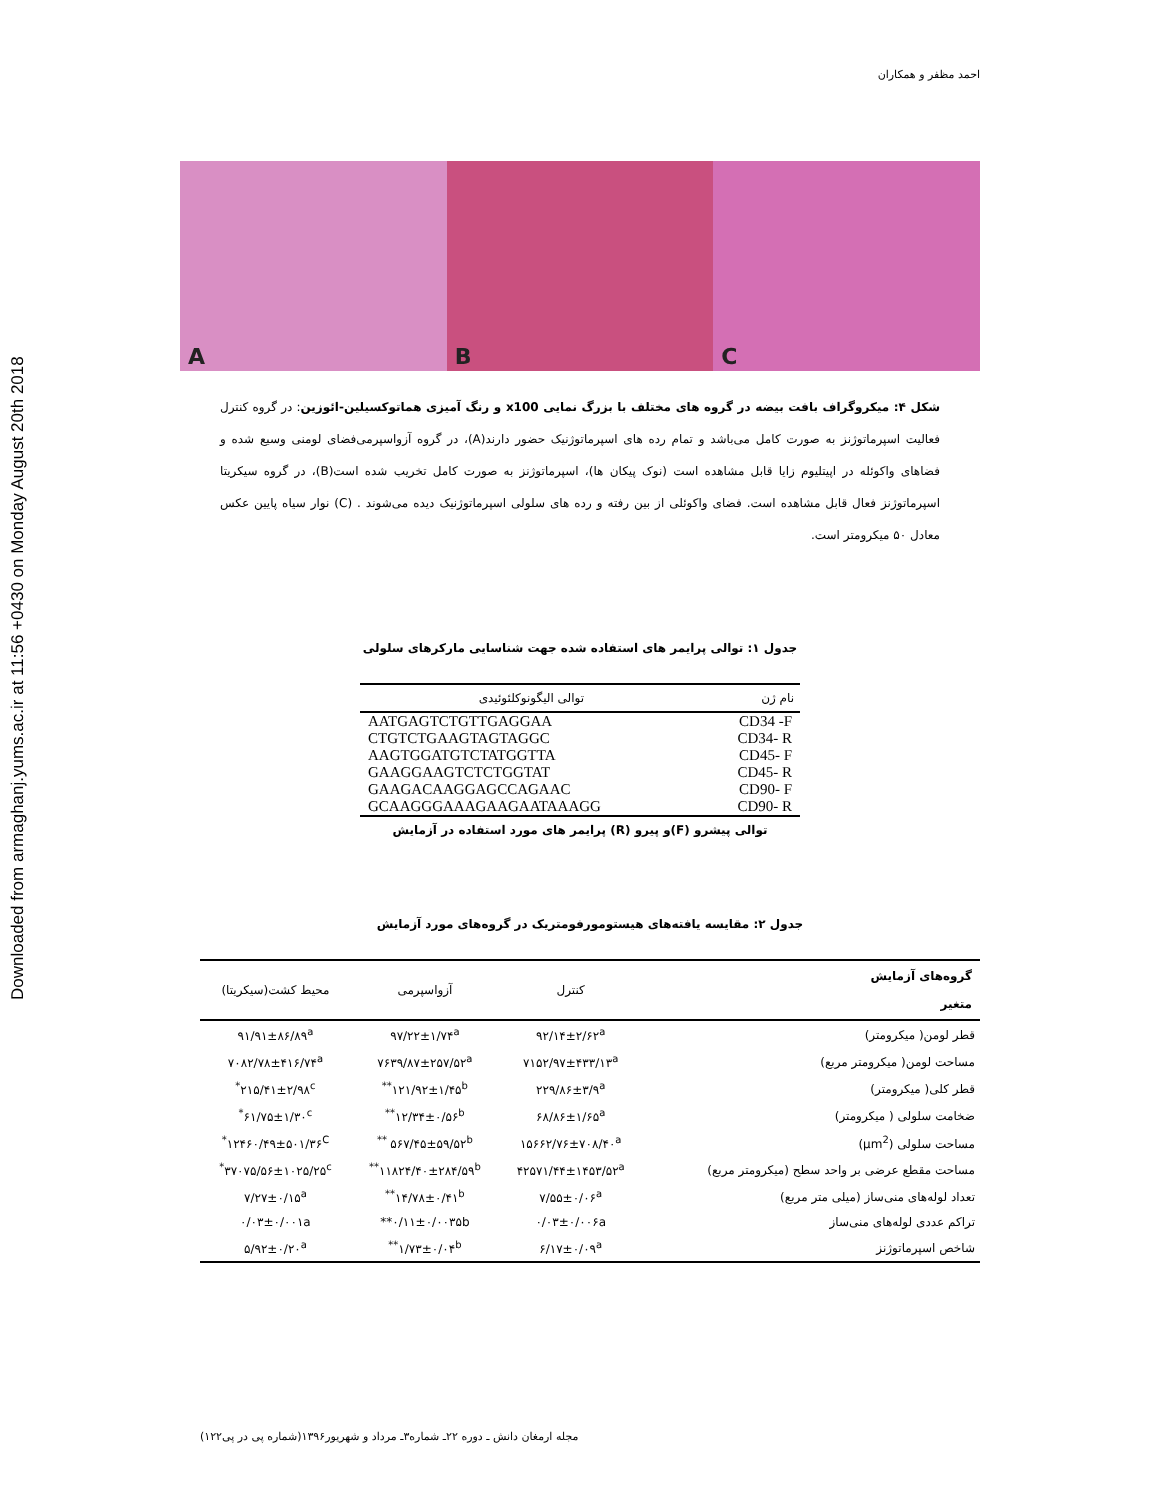Downloaded from armaghanj.yums.ac.ir at 11:56 +0430 on Monday August 20th 2018
احمد مظفر و همکاران
A
B
C
شکل ۴: میکروگراف بافت بیضه در گروه های مختلف با بزرگ نمایی x100 و رنگ آمیزی هماتوکسیلین-ائوزین: در گروه کنترل فعالیت اسپرماتوژنز به صورت کامل می‌باشد و تمام رده های اسپرماتوژنیک حضور دارند(A)، در گروه آزواسپرمی‌فضای لومنی وسیع شده و فضاهای واکوئله در اپیتلیوم زایا قابل مشاهده است (نوک پیکان ها)، اسپرماتوژنز به صورت کامل تخریب شده است(B)، در گروه سیکریتا اسپرماتوژنز فعال قابل مشاهده است. فضای واکوئلی از بین رفته و رده های سلولی اسپرماتوژنیک دیده می‌شوند . (C) نوار سیاه پایین عکس معادل ۵۰ میکرومتر است.
جدول ۱: توالی پرایمر های استفاده شده جهت شناسایی مارکرهای سلولی
| نام ژن | توالی الیگونوکلئوئیدی |
| --- | --- |
| CD34 -F | AATGAGTCTGTTGAGGAA |
| CD34- R | CTGTCTGAAGTAGTAGGC |
| CD45- F | AAGTGGATGTCTATGGTTA |
| CD45- R | GAAGGAAGTCTCTGGTAT |
| CD90- F | GAAGACAAGGAGCCAGAAC |
| CD90- R | GCAAGGGAAAGAAGAATAAAGG |
توالی پیشرو (F)و پیرو (R) پرایمر های مورد استفاده در آزمایش
جدول ۲: مقایسه یافته‌های هیستومورفومتریک در گروه‌های مورد آزمایش
| گروه‌های آزمایش متغیر | کنترل | آزواسپرمی | محیط کشت(سیکریتا) |
| --- | --- | --- | --- |
| قطر لومن( میکرومتر) | ۹۲/۱۴±۲/۶۲<sup>a</sup> | ۹۷/۲۲±۱/۷۴<sup>a</sup> | ۹۱/۹۱±۸۶/۸۹<sup>a</sup> |
| مساحت لومن( میکرومتر مربع) | ۷۱۵۲/۹۷±۴۳۳/۱۳<sup>a</sup> | ۷۶۳۹/۸۷±۲۵۷/۵۲<sup>a</sup> | ۷۰۸۲/۷۸±۴۱۶/۷۴<sup>a</sup> |
| قطر کلی( میکرومتر) | ۲۲۹/۸۶±۳/۹<sup>a</sup> | ۱۲۱/۹۲±۱/۴۵<sup>b**</sup> | ۲۱۵/۴۱±۲/۹۸<sup>c*</sup> |
| ضخامت سلولی ( میکرومتر) | ۶۸/۸۶±۱/۶۵<sup>a</sup> | ۱۲/۳۴±۰/۵۶<sup>b**</sup> | ۶۱/۷۵±۱/۳۰<sup>c*</sup> |
| مساحت سلولی (µm<sup>2</sup>) | ۱۵۶۶۲/۷۶±۷۰۸/۴۰<sup>a</sup> | ۵۶۷/۴۵±۵۹/۵۲<sup>b **</sup> | ۱۲۴۶۰/۴۹±۵۰۱/۳۶<sup>C*</sup> |
| مساحت مقطع عرضی بر واحد سطح (میکرومتر مربع) | ۴۲۵۷۱/۴۴±۱۴۵۳/۵۲<sup>a</sup> | ۱۱۸۲۴/۴۰±۲۸۴/۵۹<sup>b**</sup> | ۳۷۰۷۵/۵۶±۱۰۲۵/۲۵<sup>c*</sup> |
| تعداد لوله‌های منی‌ساز (میلی متر مربع) | ۷/۵۵±۰/۰۶<sup>a</sup> | ۱۴/۷۸±۰/۴۱<sup>b**</sup> | ۷/۲۷±۰/۱۵<sup>a</sup> |
| تراکم عددی لوله‌های منی‌ساز | ۰/۰۳±۰/۰۰۶a | ۰/۱۱±۰/۰۰۳۵b** | ۰/۰۳±۰/۰۰۱a |
| شاخص اسپرماتوژنز | ۶/۱۷±۰/۰۹<sup>a</sup> | ۱/۷۳±۰/۰۴<sup>b**</sup> | ۵/۹۲±۰/۲۰<sup>a</sup> |
مجله ارمغان دانش ـ دوره ۲۲ـ شماره۳ـ مرداد و شهریور۱۳۹۶(شماره پی در پی۱۲۲)